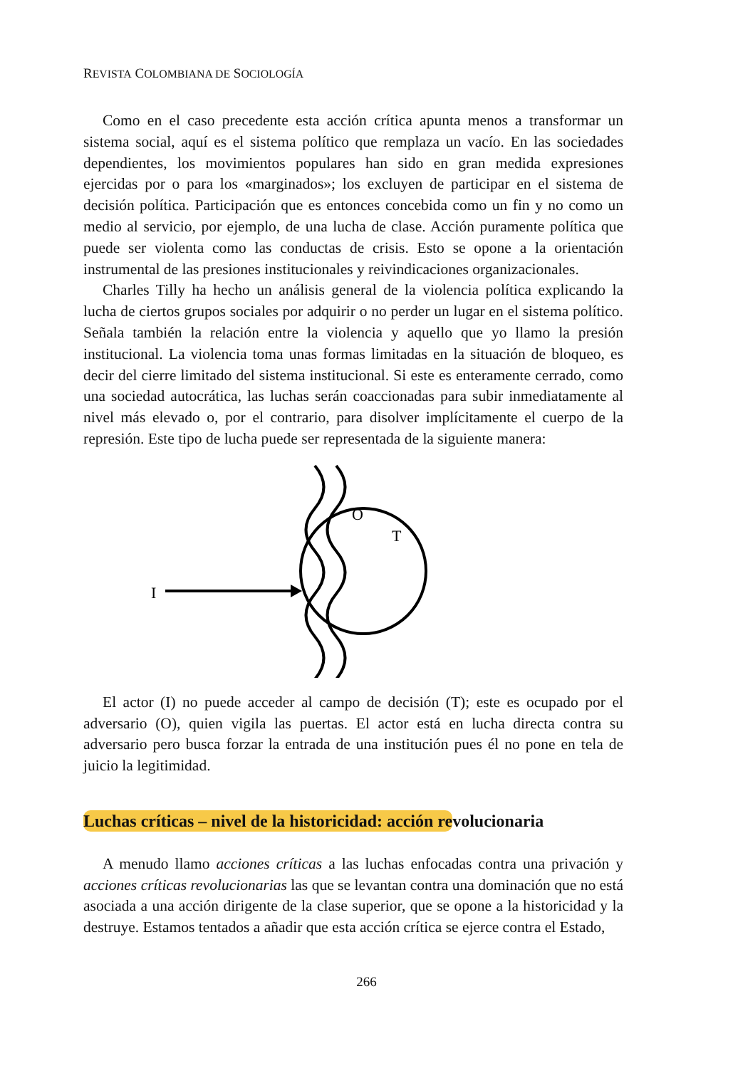REVISTA COLOMBIANA DE SOCIOLOGÍA
Como en el caso precedente esta acción crítica apunta menos a transformar un sistema social, aquí es el sistema político que remplaza un vacío. En las sociedades dependientes, los movimientos populares han sido en gran medida expresiones ejercidas por o para los «marginados»; los excluyen de participar en el sistema de decisión política. Participación que es entonces concebida como un fin y no como un medio al servicio, por ejemplo, de una lucha de clase. Acción puramente política que puede ser violenta como las conductas de crisis. Esto se opone a la orientación instrumental de las presiones institucionales y reivindicaciones organizacionales.
Charles Tilly ha hecho un análisis general de la violencia política explicando la lucha de ciertos grupos sociales por adquirir o no perder un lugar en el sistema político. Señala también la relación entre la violencia y aquello que yo llamo la presión institucional. La violencia toma unas formas limitadas en la situación de bloqueo, es decir del cierre limitado del sistema institucional. Si este es enteramente cerrado, como una sociedad autocrática, las luchas serán coaccionadas para subir inmediatamente al nivel más elevado o, por el contrario, para disolver implícitamente el cuerpo de la represión. Este tipo de lucha puede ser representada de la siguiente manera:
I
O
T
El actor (I) no puede acceder al campo de decisión (T); este es ocupado por el adversario (O), quien vigila las puertas. El actor está en lucha directa contra su adversario pero busca forzar la entrada de una institución pues él no pone en tela de juicio la legitimidad.
Luchas críticas – nivel de la historicidad: acción revolucionaria
A menudo llamo acciones críticas a las luchas enfocadas contra una privación y acciones críticas revolucionarias las que se levantan contra una dominación que no está asociada a una acción dirigente de la clase superior, que se opone a la historicidad y la destruye. Estamos tentados a añadir que esta acción crítica se ejerce contra el Estado,
266